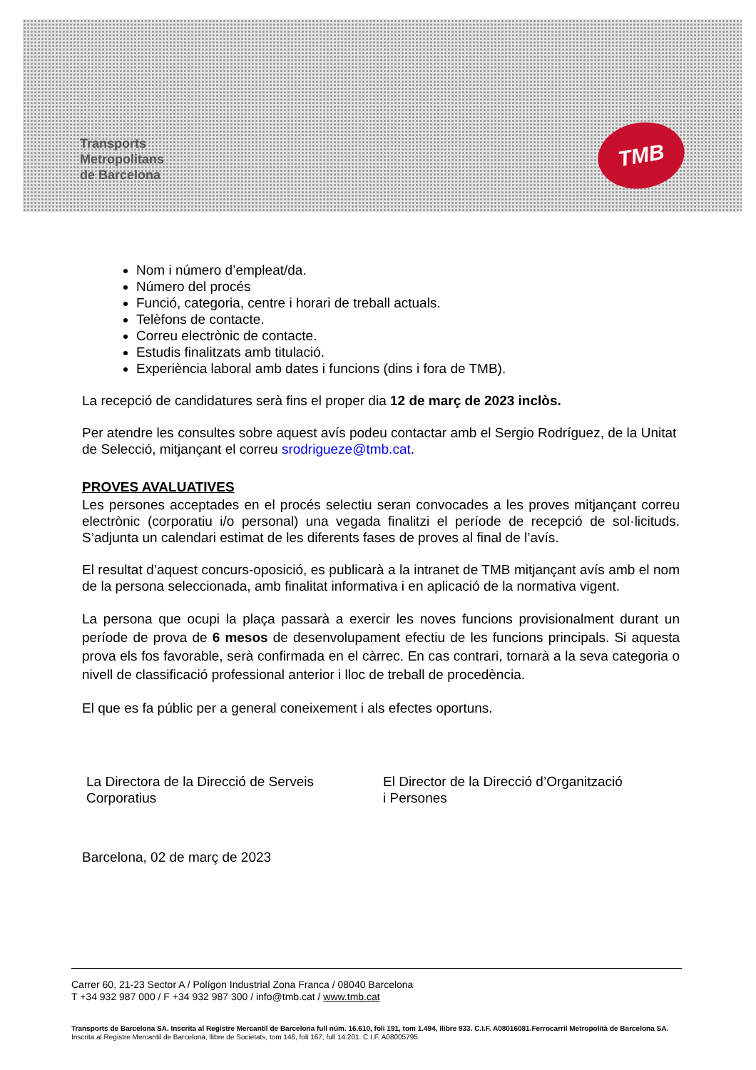Transports
Metropolitans
de Barcelona
TMB
Nom i número d’empleat/da.
Número del procés
Funció, categoria, centre i horari de treball actuals.
Telèfons de contacte.
Correu electrònic de contacte.
Estudis finalitzats amb titulació.
Experiència laboral amb dates i funcions (dins i fora de TMB).
La recepció de candidatures serà fins el proper dia 12 de març de 2023 inclòs.
Per atendre les consultes sobre aquest avís podeu contactar amb el Sergio Rodríguez, de la Unitat de Selecció, mitjançant el correu srodrigueze@tmb.cat.
PROVES AVALUATIVES
Les persones acceptades en el procés selectiu seran convocades a les proves mitjançant correu electrònic (corporatiu i/o personal) una vegada finalitzi el període de recepció de sol·licituds. S’adjunta un calendari estimat de les diferents fases de proves al final de l’avís.
El resultat d’aquest concurs-oposició, es publicarà a la intranet de TMB mitjançant avís amb el nom de la persona seleccionada, amb finalitat informativa i en aplicació de la normativa vigent.
La persona que ocupi la plaça passarà a exercir les noves funcions provisionalment durant un període de prova de 6 mesos de desenvolupament efectiu de les funcions principals. Si aquesta prova els fos favorable, serà confirmada en el càrrec. En cas contrari, tornarà a la seva categoria o nivell de classificació professional anterior i lloc de treball de procedència.
El que es fa públic per a general coneixement i als efectes oportuns.
La Directora de la Direcció de Serveis
Corporatius
El Director de la Direcció d’Organització
i Persones
Barcelona, 02 de març de 2023
Carrer 60, 21-23 Sector A / Polígon Industrial Zona Franca / 08040 Barcelona
T +34 932 987 000 / F +34 932 987 300 / info@tmb.cat / www.tmb.cat
Transports de Barcelona SA. Inscrita al Registre Mercantil de Barcelona full núm. 16.610, foli 191, tom 1.494, llibre 933. C.I.F. A08016081.Ferrocarril Metropolità de Barcelona SA. Inscrita al Registre Mercantil de Barcelona, llibre de Societats, tom 146, foli 167, full 14.201. C.I.F. A08005795.